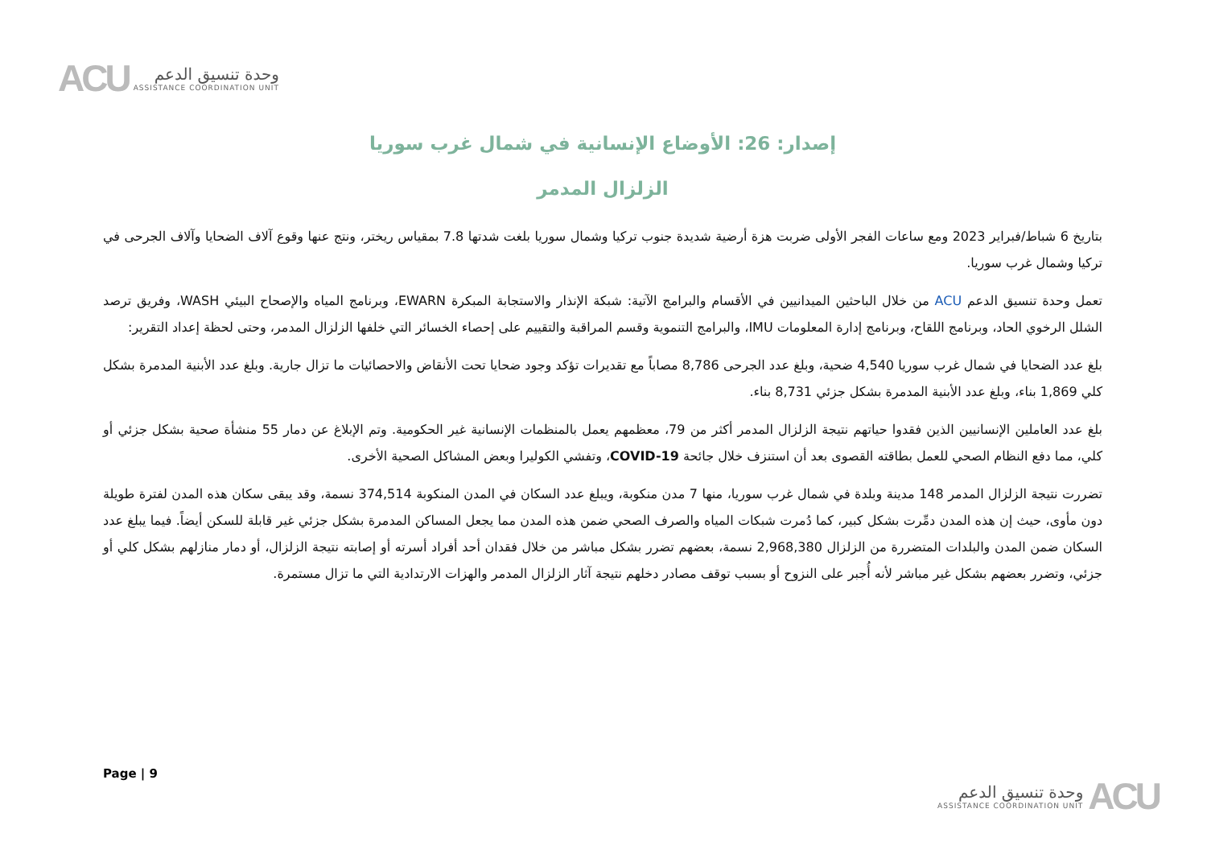ACU
وحدة تنسيق الدعم
ASSISTANCE COORDINATION UNIT
إصدار: 26: الأوضاع الإنسانية في شمال غرب سوريا
الزلزال المدمر
بتاريخ 6 شباط/فبراير 2023 ومع ساعات الفجر الأولى ضربت هزة أرضية شديدة جنوب تركيا وشمال سوريا بلغت شدتها 7.8 بمقياس ريختر، ونتج عنها وقوع آلاف الضحايا وآلاف الجرحى في تركيا وشمال غرب سوريا.
تعمل وحدة تنسيق الدعم ACU من خلال الباحثين الميدانيين في الأقسام والبرامج الآتية: شبكة الإنذار والاستجابة المبكرة EWARN، وبرنامج المياه والإصحاح البيئي WASH، وفريق ترصد الشلل الرخوي الحاد، وبرنامج اللقاح، وبرنامج إدارة المعلومات IMU، والبرامج التنموية وقسم المراقبة والتقييم على إحصاء الخسائر التي خلفها الزلزال المدمر، وحتى لحظة إعداد التقرير:
بلغ عدد الضحايا في شمال غرب سوريا 4,540 ضحية، وبلغ عدد الجرحى 8,786 مصاباً مع تقديرات تؤكد وجود ضحايا تحت الأنقاض والاحصائيات ما تزال جارية. وبلغ عدد الأبنية المدمرة بشكل كلي 1,869 بناء، وبلغ عدد الأبنية المدمرة بشكل جزئي 8,731 بناء.
بلغ عدد العاملين الإنسانيين الذين فقدوا حياتهم نتيجة الزلزال المدمر أكثر من 79، معظمهم يعمل بالمنظمات الإنسانية غير الحكومية. وتم الإبلاغ عن دمار 55 منشأة صحية بشكل جزئي أو كلي، مما دفع النظام الصحي للعمل بطاقته القصوى بعد أن استنزف خلال جائحة COVID-19، وتفشي الكوليرا وبعض المشاكل الصحية الأخرى.
تضررت نتيجة الزلزال المدمر 148 مدينة وبلدة في شمال غرب سوريا، منها 7 مدن منكوبة، ويبلغ عدد السكان في المدن المنكوبة 374,514 نسمة، وقد يبقى سكان هذه المدن لفترة طويلة دون مأوى، حيث إن هذه المدن دمِّرت بشكل كبير، كما دُمرت شبكات المياه والصرف الصحي ضمن هذه المدن مما يجعل المساكن المدمرة بشكل جزئي غير قابلة للسكن أيضاً. فيما يبلغ عدد السكان ضمن المدن والبلدات المتضررة من الزلزال 2,968,380 نسمة، بعضهم تضرر بشكل مباشر من خلال فقدان أحد أفراد أسرته أو إصابته نتيجة الزلزال، أو دمار منازلهم بشكل كلي أو جزئي، وتضرر بعضهم بشكل غير مباشر لأنه أُجبر على النزوح أو بسبب توقف مصادر دخلهم نتيجة آثار الزلزال المدمر والهزات الارتدادية التي ما تزال مستمرة.
Page | 9
ACU
وحدة تنسيق الدعم
ASSISTANCE COORDINATION UNIT